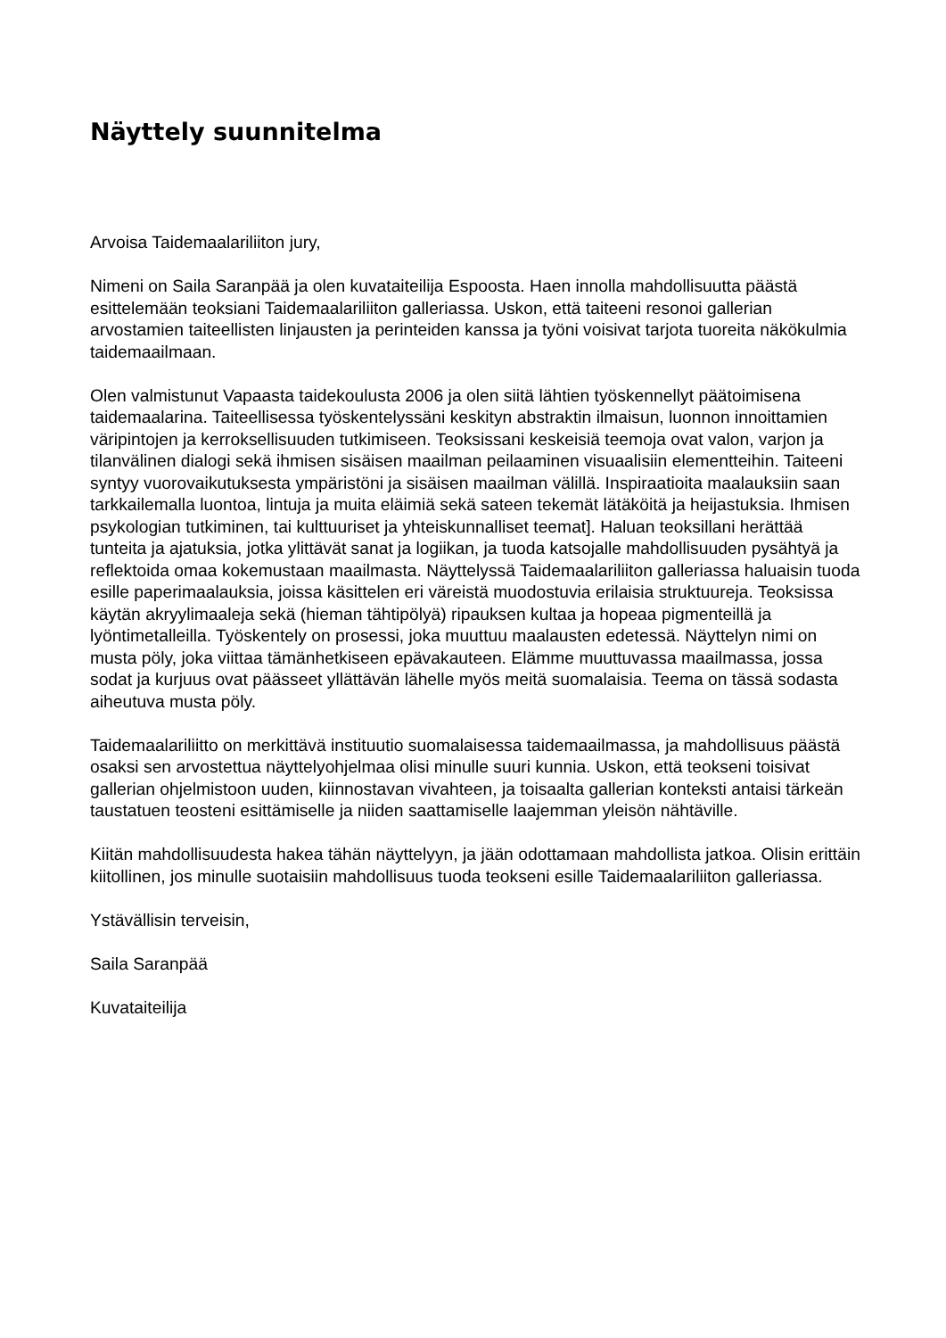Näyttely suunnitelma
Arvoisa Taidemaalariliiton jury,
Nimeni on Saila Saranpää ja olen kuvataiteilija Espoosta. Haen innolla mahdollisuutta päästä esittelemään teoksiani Taidemaalariliiton galleriassa. Uskon, että taiteeni resonoi gallerian arvostamien taiteellisten linjausten ja perinteiden kanssa ja työni voisivat tarjota tuoreita näkökulmia taidemaailmaan.
Olen valmistunut Vapaasta taidekoulusta 2006 ja olen siitä lähtien työskennellyt päätoimisena taidemaalarina. Taiteellisessa työskentelyssäni keskityn abstraktin ilmaisun, luonnon innoittamien väripintojen ja kerroksellisuuden tutkimiseen. Teoksissani keskeisiä teemoja ovat valon, varjon ja tilanvälinen dialogi sekä ihmisen sisäisen maailman peilaaminen visuaalisiin elementteihin. Taiteeni syntyy vuorovaikutuksesta ympäristöni ja sisäisen maailman välillä. Inspiraatioita maalauksiin saan tarkkailemalla luontoa, lintuja ja muita eläimiä sekä sateen tekemät lätäköitä ja heijastuksia. Ihmisen psykologian tutkiminen, tai kulttuuriset ja yhteiskunnalliset teemat]. Haluan teoksillani herättää tunteita ja ajatuksia, jotka ylittävät sanat ja logiikan, ja tuoda katsojalle mahdollisuuden pysähtyä ja reflektoida omaa kokemustaan maailmasta. Näyttelyssä Taidemaalariliiton galleriassa haluaisin tuoda esille paperimaalauksia, joissa käsittelen eri väreistä muodostuvia erilaisia struktuureja. Teoksissa käytän akryylimaaleja sekä (hieman tähtipölyä) ripauksen kultaa ja hopeaa pigmenteillä ja lyöntimetalleilla. Työskentely on prosessi, joka muuttuu maalausten edetessä. Näyttelyn nimi on musta pöly, joka viittaa tämänhetkiseen epävakauteen. Elämme muuttuvassa maailmassa, jossa sodat ja kurjuus ovat päässeet yllättävän lähelle myös meitä suomalaisia. Teema on tässä sodasta aiheutuva musta pöly.
Taidemaalariliitto on merkittävä instituutio suomalaisessa taidemaailmassa, ja mahdollisuus päästä osaksi sen arvostettua näyttelyohjelmaa olisi minulle suuri kunnia. Uskon, että teokseni toisivat gallerian ohjelmistoon uuden, kiinnostavan vivahteen, ja toisaalta gallerian konteksti antaisi tärkeän taustatuen teosteni esittämiselle ja niiden saattamiselle laajemman yleisön nähtäville.
Kiitän mahdollisuudesta hakea tähän näyttelyyn, ja jään odottamaan mahdollista jatkoa. Olisin erittäin kiitollinen, jos minulle suotaisiin mahdollisuus tuoda teokseni esille Taidemaalariliiton galleriassa.
Ystävällisin terveisin,
Saila Saranpää
Kuvataiteilija